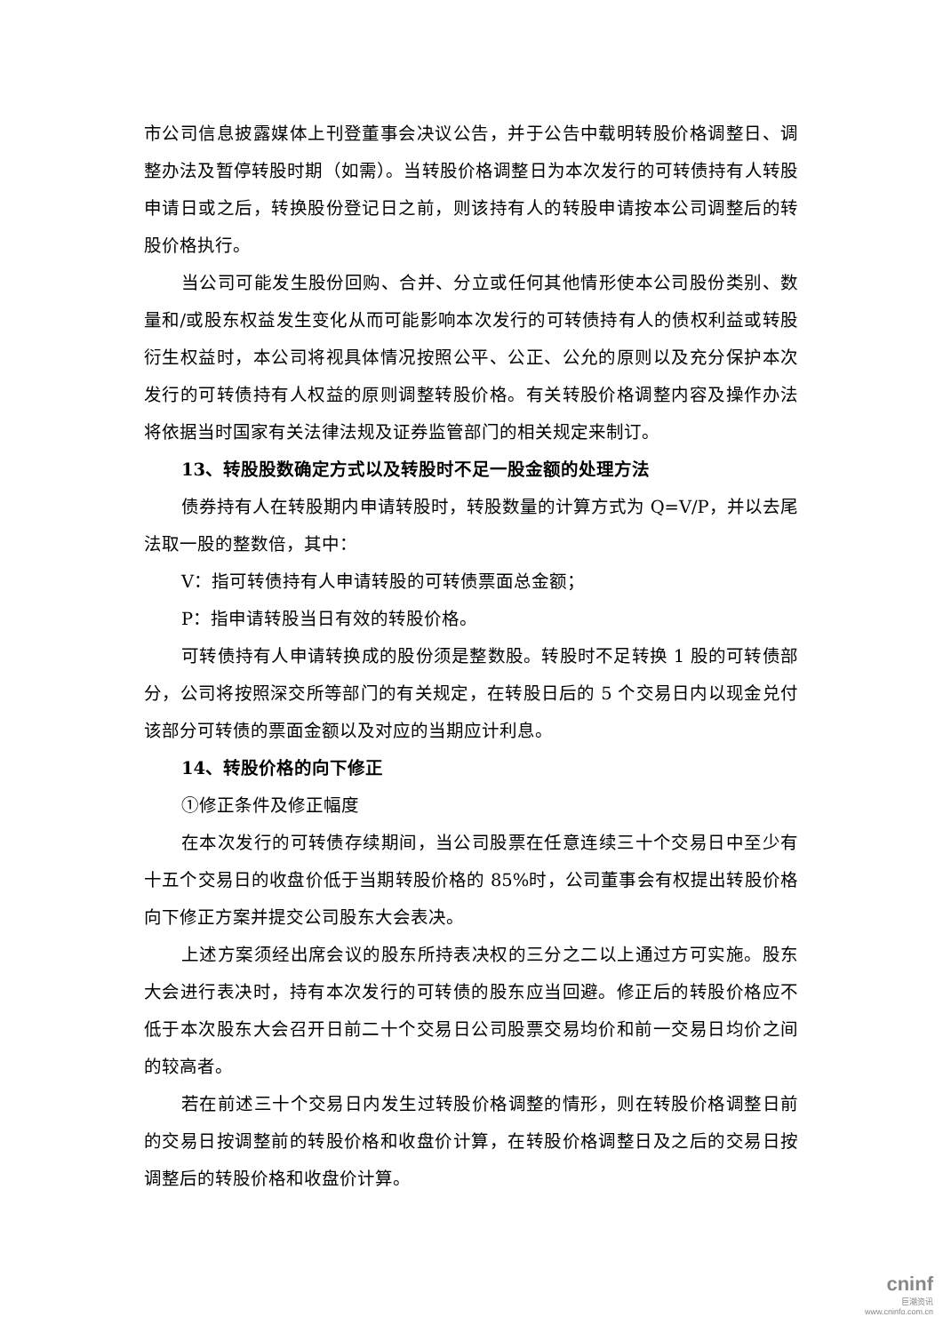市公司信息披露媒体上刊登董事会决议公告，并于公告中载明转股价格调整日、调整办法及暂停转股时期（如需）。当转股价格调整日为本次发行的可转债持有人转股申请日或之后，转换股份登记日之前，则该持有人的转股申请按本公司调整后的转股价格执行。
当公司可能发生股份回购、合并、分立或任何其他情形使本公司股份类别、数量和/或股东权益发生变化从而可能影响本次发行的可转债持有人的债权利益或转股衍生权益时，本公司将视具体情况按照公平、公正、公允的原则以及充分保护本次发行的可转债持有人权益的原则调整转股价格。有关转股价格调整内容及操作办法将依据当时国家有关法律法规及证券监管部门的相关规定来制订。
13、转股股数确定方式以及转股时不足一股金额的处理方法
债券持有人在转股期内申请转股时，转股数量的计算方式为 Q=V/P，并以去尾法取一股的整数倍，其中：
V：指可转债持有人申请转股的可转债票面总金额；
P：指申请转股当日有效的转股价格。
可转债持有人申请转换成的股份须是整数股。转股时不足转换 1 股的可转债部分，公司将按照深交所等部门的有关规定，在转股日后的 5 个交易日内以现金兑付该部分可转债的票面金额以及对应的当期应计利息。
14、转股价格的向下修正
①修正条件及修正幅度
在本次发行的可转债存续期间，当公司股票在任意连续三十个交易日中至少有十五个交易日的收盘价低于当期转股价格的 85%时，公司董事会有权提出转股价格向下修正方案并提交公司股东大会表决。
上述方案须经出席会议的股东所持表决权的三分之二以上通过方可实施。股东大会进行表决时，持有本次发行的可转债的股东应当回避。修正后的转股价格应不低于本次股东大会召开日前二十个交易日公司股票交易均价和前一交易日均价之间的较高者。
若在前述三十个交易日内发生过转股价格调整的情形，则在转股价格调整日前的交易日按调整前的转股价格和收盘价计算，在转股价格调整日及之后的交易日按调整后的转股价格和收盘价计算。
cninf
巨潮资讯
www.cninfo.com.cn